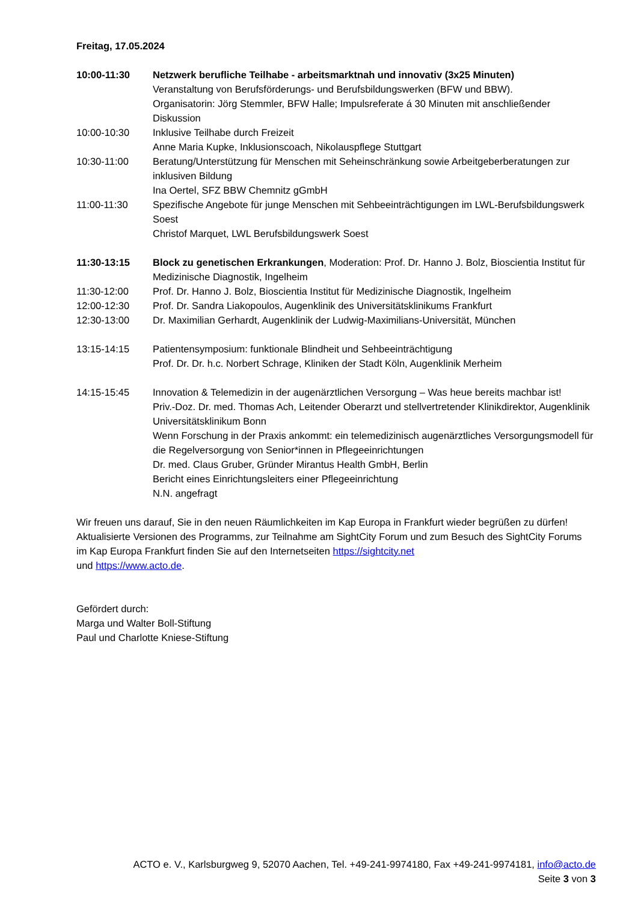Freitag, 17.05.2024
10:00-11:30 Netzwerk berufliche Teilhabe - arbeitsmarktnah und innovativ (3x25 Minuten)
Veranstaltung von Berufsförderungs- und Berufsbildungswerken (BFW und BBW).
Organisatorin: Jörg Stemmler, BFW Halle; Impulsreferate á 30 Minuten mit anschließender Diskussion
10:00-10:30 Inklusive Teilhabe durch Freizeit
Anne Maria Kupke, Inklusionscoach, Nikolauspflege Stuttgart
10:30-11:00 Beratung/Unterstützung für Menschen mit Seheinschränkung sowie Arbeitgeberberatungen zur inklusiven Bildung
Ina Oertel, SFZ BBW Chemnitz gGmbH
11:00-11:30 Spezifische Angebote für junge Menschen mit Sehbeeinträchtigungen im LWL-Berufsbildungswerk Soest
Christof Marquet, LWL Berufsbildungswerk Soest
11:30-13:15 Block zu genetischen Erkrankungen, Moderation: Prof. Dr. Hanno J. Bolz, Bioscientia Institut für Medizinische Diagnostik, Ingelheim
11:30-12:00 Prof. Dr. Hanno J. Bolz, Bioscientia Institut für Medizinische Diagnostik, Ingelheim
12:00-12:30 Prof. Dr. Sandra Liakopoulos, Augenklinik des Universitätsklinikums Frankfurt
12:30-13:00 Dr. Maximilian Gerhardt, Augenklinik der Ludwig-Maximilians-Universität, München
13:15-14:15 Patientensymposium: funktionale Blindheit und Sehbeeinträchtigung
Prof. Dr. Dr. h.c. Norbert Schrage, Kliniken der Stadt Köln, Augenklinik Merheim
14:15-15:45 Innovation & Telemedizin in der augenärztlichen Versorgung – Was heue bereits machbar ist!
Priv.-Doz. Dr. med. Thomas Ach, Leitender Oberarzt und stellvertretender Klinikdirektor, Augenklinik Universitätsklinikum Bonn
Wenn Forschung in der Praxis ankommt: ein telemedizinisch augenärztliches Versorgungsmodell für die Regelversorgung von Senior*innen in Pflegeeinrichtungen
Dr. med. Claus Gruber, Gründer Mirantus Health GmbH, Berlin
Bericht eines Einrichtungsleiters einer Pflegeeinrichtung
N.N. angefragt
Wir freuen uns darauf, Sie in den neuen Räumlichkeiten im Kap Europa in Frankfurt wieder begrüßen zu dürfen! Aktualisierte Versionen des Programms, zur Teilnahme am SightCity Forum und zum Besuch des SightCity Forums im Kap Europa Frankfurt finden Sie auf den Internetseiten https://sightcity.net
und https://www.acto.de.
Gefördert durch:
Marga und Walter Boll-Stiftung
Paul und Charlotte Kniese-Stiftung
ACTO e. V., Karlsburgweg 9, 52070 Aachen, Tel. +49-241-9974180, Fax +49-241-9974181, info@acto.de
Seite 3 von 3